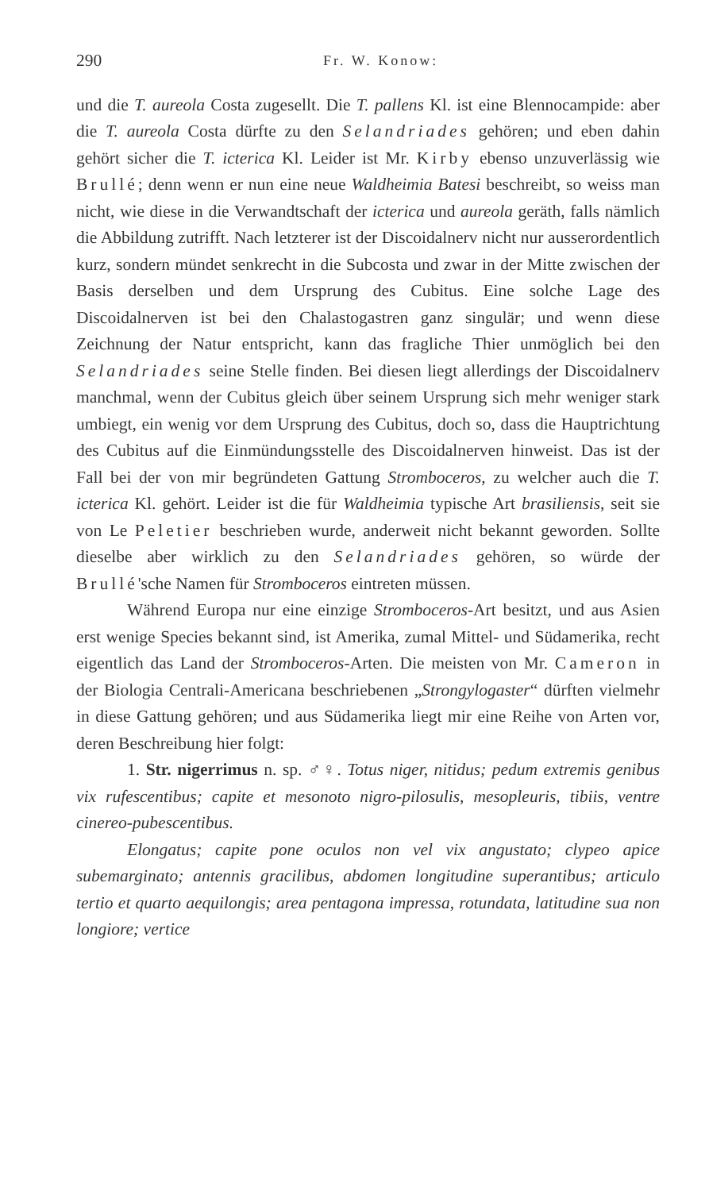290 Fr. W. Konow:
und die T. aureola Costa zugesellt. Die T. pallens Kl. ist eine Blennocampide: aber die T. aureola Costa dürfte zu den Selandriades gehören; und eben dahin gehört sicher die T. icterica Kl. Leider ist Mr. Kirby ebenso unzuverlässig wie Brullé; denn wenn er nun eine neue Waldheimia Batesi beschreibt, so weiss man nicht, wie diese in die Verwandtschaft der icterica und aureola geräth, falls nämlich die Abbildung zutrifft. Nach letzterer ist der Discoidalnerv nicht nur ausserordentlich kurz, sondern mündet senkrecht in die Subcosta und zwar in der Mitte zwischen der Basis derselben und dem Ursprung des Cubitus. Eine solche Lage des Discoidalnerven ist bei den Chalastogastren ganz singulär; und wenn diese Zeichnung der Natur entspricht, kann das fragliche Thier unmöglich bei den Selandriades seine Stelle finden. Bei diesen liegt allerdings der Discoidalnerv manchmal, wenn der Cubitus gleich über seinem Ursprung sich mehr weniger stark umbiegt, ein wenig vor dem Ursprung des Cubitus, doch so, dass die Hauptrichtung des Cubitus auf die Einmündungsstelle des Discoidalnerven hinweist. Das ist der Fall bei der von mir begründeten Gattung Stromboceros, zu welcher auch die T. icterica Kl. gehört. Leider ist die für Waldheimia typische Art brasiliensis, seit sie von Le Peletier beschrieben wurde, anderweit nicht bekannt geworden. Sollte dieselbe aber wirklich zu den Selandriades gehören, so würde der Brullé'sche Namen für Stromboceros eintreten müssen.
Während Europa nur eine einzige Stromboceros-Art besitzt, und aus Asien erst wenige Species bekannt sind, ist Amerika, zumal Mittel- und Südamerika, recht eigentlich das Land der Stromboceros-Arten. Die meisten von Mr. Cameron in der Biologia Centrali-Americana beschriebenen „Strongylogaster“ dürften vielmehr in diese Gattung gehören; und aus Südamerika liegt mir eine Reihe von Arten vor, deren Beschreibung hier folgt:
1. Str. nigerrimus n. sp. ♂♀. Totus niger, nitidus; pedum extremis genibus vix rufescentibus; capite et mesonoto nigro-pilosulis, mesopleuris, tibiis, ventre cinereo-pubescentibus.
Elongatus; capite pone oculos non vel vix angustato; clypeo apice subemarginato; antennis gracilibus, abdomen longitudine superantibus; articulo tertio et quarto aequilongis; area pentagona impressa, rotundata, latitudine sua non longiore; vertice